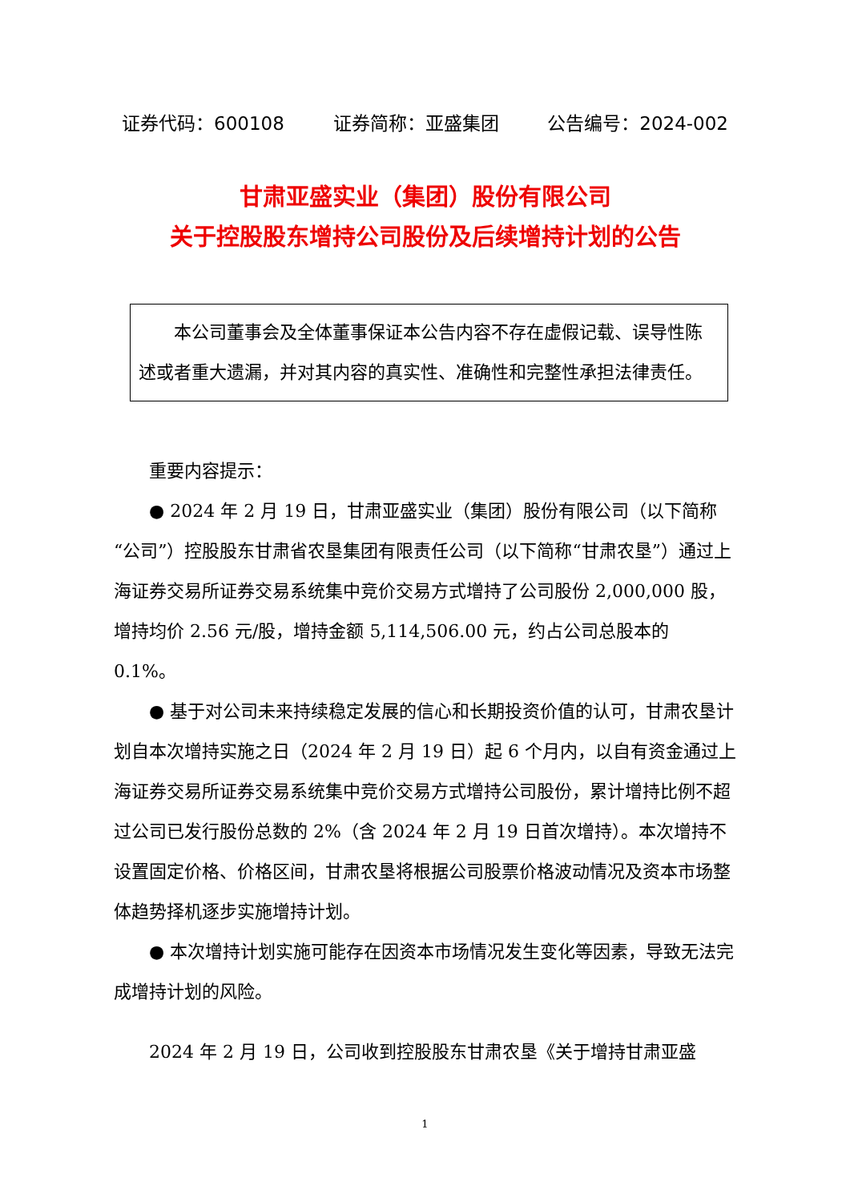证券代码：600108 证券简称：亚盛集团 公告编号：2024-002
甘肃亚盛实业（集团）股份有限公司
关于控股股东增持公司股份及后续增持计划的公告
本公司董事会及全体董事保证本公告内容不存在虚假记载、误导性陈述或者重大遗漏，并对其内容的真实性、准确性和完整性承担法律责任。
重要内容提示：
● 2024 年 2 月 19 日，甘肃亚盛实业（集团）股份有限公司（以下简称“公司”）控股股东甘肃省农垦集团有限责任公司（以下简称“甘肃农垦”）通过上海证券交易所证券交易系统集中竞价交易方式增持了公司股份 2,000,000 股，增持均价 2.56 元/股，增持金额 5,114,506.00 元，约占公司总股本的 0.1%。
● 基于对公司未来持续稳定发展的信心和长期投资价值的认可，甘肃农垦计划自本次增持实施之日（2024 年 2 月 19 日）起 6 个月内，以自有资金通过上海证券交易所证券交易系统集中竞价交易方式增持公司股份，累计增持比例不超过公司已发行股份总数的 2%（含 2024 年 2 月 19 日首次增持）。本次增持不设置固定价格、价格区间，甘肃农垦将根据公司股票价格波动情况及资本市场整体趋势择机逐步实施增持计划。
● 本次增持计划实施可能存在因资本市场情况发生变化等因素，导致无法完成增持计划的风险。
2024 年 2 月 19 日，公司收到控股股东甘肃农垦《关于增持甘肃亚盛
1